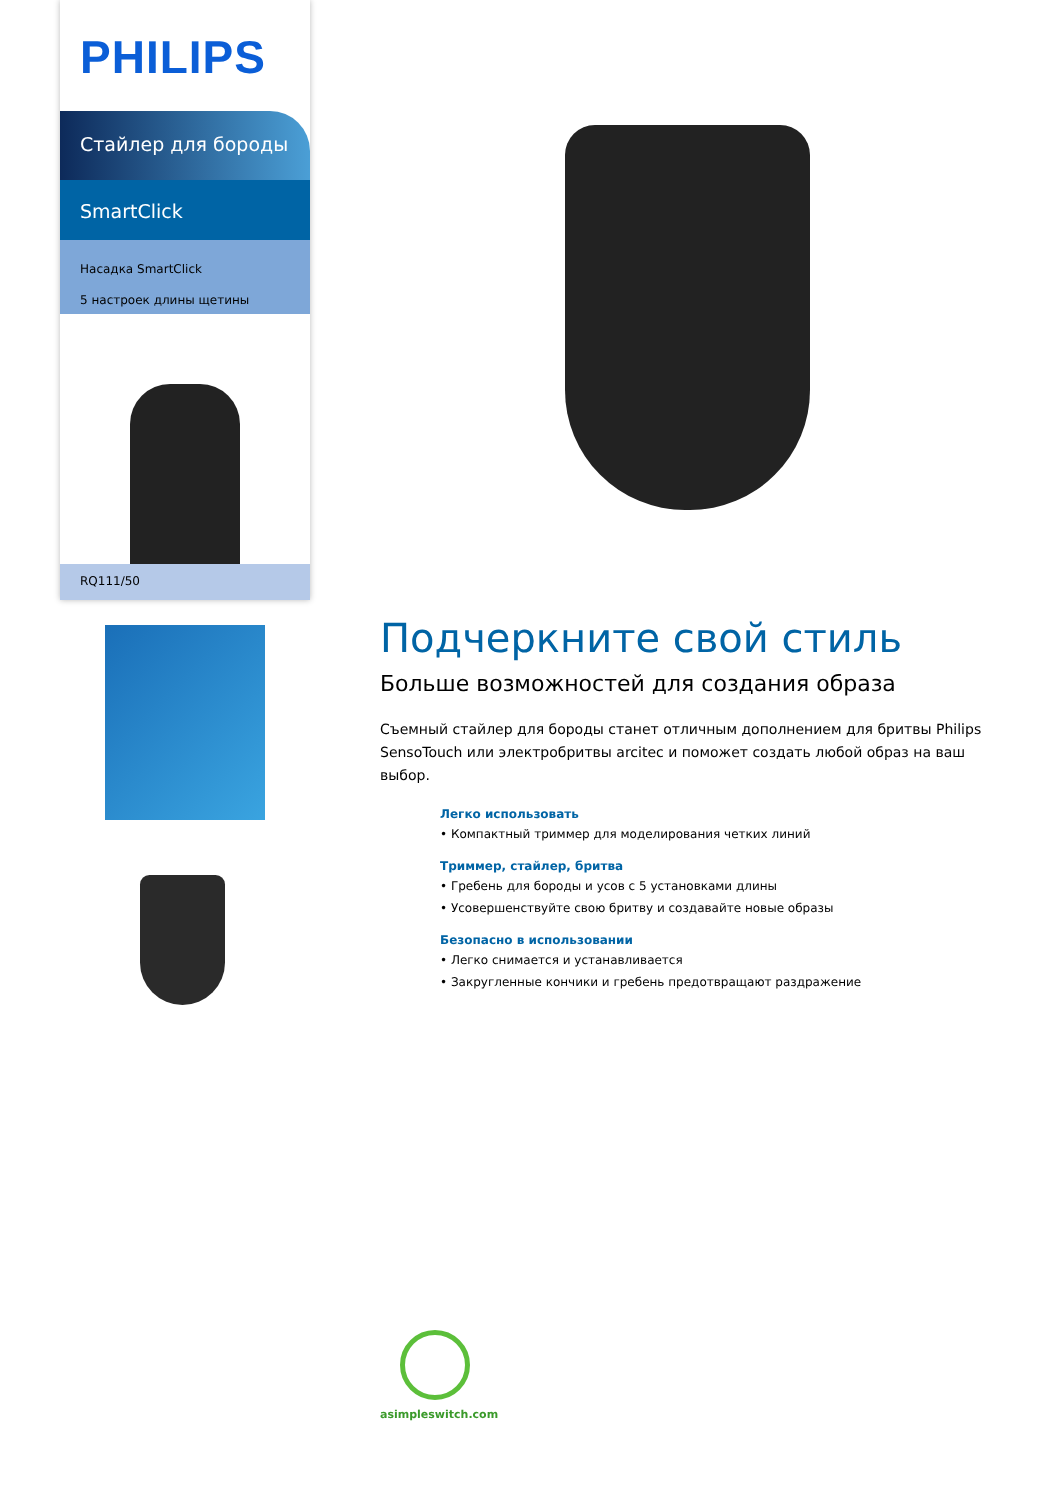PHILIPS
Стайлер для бороды
SmartClick
Насадка SmartClick
5 настроек длины щетины
RQ111/50
Подчеркните свой стиль
Больше возможностей для создания образа
Съемный стайлер для бороды станет отличным дополнением для бритвы Philips SensoTouch или электробритвы arcitec и поможет создать любой образ на ваш выбор.
Легко использовать
• Компактный триммер для моделирования четких линий
Триммер, стайлер, бритва
• Гребень для бороды и усов с 5 установками длины
• Усовершенствуйте свою бритву и создавайте новые образы
Безопасно в использовании
• Легко снимается и устанавливается
• Закругленные кончики и гребень предотвращают раздражение
asimpleswitch.com